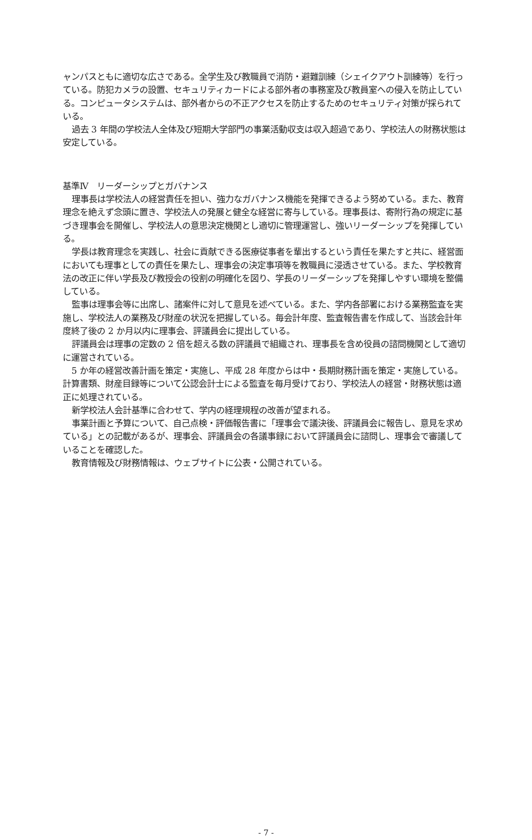ャンパスともに適切な広さである。全学生及び教職員で消防・避難訓練（シェイクアウト訓練等）を行っている。防犯カメラの設置、セキュリティカードによる部外者の事務室及び教員室への侵入を防止している。コンピュータシステムは、部外者からの不正アクセスを防止するためのセキュリティ対策が採られている。
過去 3 年間の学校法人全体及び短期大学部門の事業活動収支は収入超過であり、学校法人の財務状態は安定している。
基準Ⅳ　リーダーシップとガバナンス
理事長は学校法人の経営責任を担い、強力なガバナンス機能を発揮できるよう努めている。また、教育理念を絶えず念頭に置き、学校法人の発展と健全な経営に寄与している。理事長は、寄附行為の規定に基づき理事会を開催し、学校法人の意思決定機関とし適切に管理運営し、強いリーダーシップを発揮している。
学長は教育理念を実践し、社会に貢献できる医療従事者を輩出するという責任を果たすと共に、経営面においても理事としての責任を果たし、理事会の決定事項等を教職員に浸透させている。また、学校教育法の改正に伴い学長及び教授会の役割の明確化を図り、学長のリーダーシップを発揮しやすい環境を整備している。
監事は理事会等に出席し、諸案件に対して意見を述べている。また、学内各部署における業務監査を実施し、学校法人の業務及び財産の状況を把握している。毎会計年度、監査報告書を作成して、当該会計年度終了後の 2 か月以内に理事会、評議員会に提出している。
評議員会は理事の定数の 2 倍を超える数の評議員で組織され、理事長を含め役員の諮問機関として適切に運営されている。
5 か年の経営改善計画を策定・実施し、平成 28 年度からは中・長期財務計画を策定・実施している。計算書類、財産目録等について公認会計士による監査を毎月受けており、学校法人の経営・財務状態は適正に処理されている。
新学校法人会計基準に合わせて、学内の経理規程の改善が望まれる。
事業計画と予算について、自己点検・評価報告書に「理事会で議決後、評議員会に報告し、意見を求めている」との記載があるが、理事会、評議員会の各議事録において評議員会に諮問し、理事会で審議していることを確認した。
教育情報及び財務情報は、ウェブサイトに公表・公開されている。
- 7 -